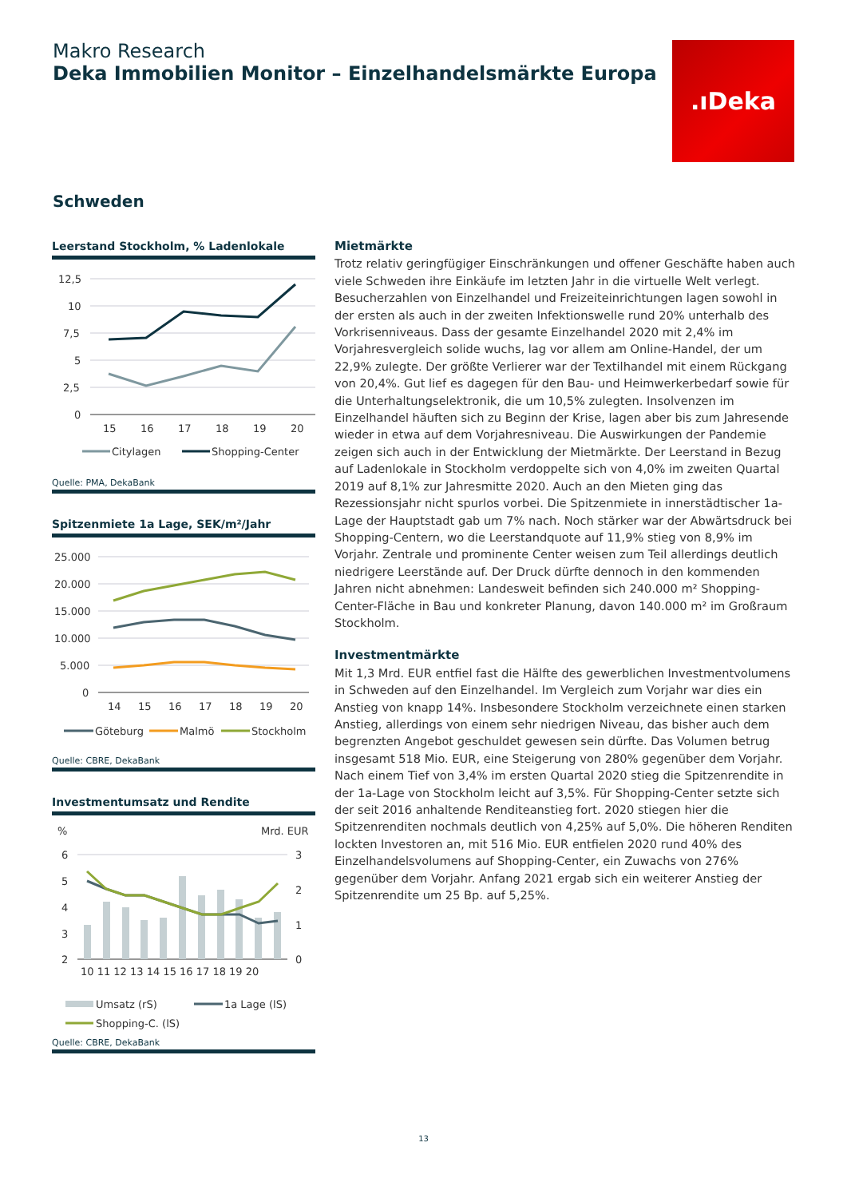Makro Research
Deka Immobilien Monitor – Einzelhandelsmärkte Europa
.ıDeka
Schweden
Leerstand Stockholm, % Ladenlokale
12,5
10
7,5
5
2,5
0
15
16
17
18
19
20
Citylagen
Shopping-Center
Quelle: PMA, DekaBank
Spitzenmiete 1a Lage, SEK/m²/Jahr
25.000
20.000
15.000
10.000
5.000
0
14
15
16
17
18
19
20
Göteburg
Malmö
Stockholm
Quelle: CBRE, DekaBank
Investmentumsatz und Rendite
%
Mrd. EUR
6
5
4
3
2
3
2
1
0
10 11 12 13 14 15 16 17 18 19 20
Umsatz (rS)
1a Lage (lS)
Shopping-C. (lS)
Quelle: CBRE, DekaBank
Mietmärkte
Trotz relativ geringfügiger Einschränkungen und offener Geschäfte haben auch viele Schweden ihre Einkäufe im letzten Jahr in die virtuelle Welt verlegt. Besucherzahlen von Einzelhandel und Freizeiteinrichtungen lagen sowohl in der ersten als auch in der zweiten Infektionswelle rund 20% unterhalb des Vorkrisenniveaus. Dass der gesamte Einzelhandel 2020 mit 2,4% im Vorjahresvergleich solide wuchs, lag vor allem am Online-Handel, der um 22,9% zulegte. Der größte Verlierer war der Textilhandel mit einem Rückgang von 20,4%. Gut lief es dagegen für den Bau- und Heimwerkerbedarf sowie für die Unterhaltungselektronik, die um 10,5% zulegten. Insolvenzen im Einzelhandel häuften sich zu Beginn der Krise, lagen aber bis zum Jahresende wieder in etwa auf dem Vorjahresniveau. Die Auswirkungen der Pandemie zeigen sich auch in der Entwicklung der Mietmärkte. Der Leerstand in Bezug auf Ladenlokale in Stockholm verdoppelte sich von 4,0% im zweiten Quartal 2019 auf 8,1% zur Jahresmitte 2020. Auch an den Mieten ging das Rezessionsjahr nicht spurlos vorbei. Die Spitzenmiete in innerstädtischer 1a-Lage der Hauptstadt gab um 7% nach. Noch stärker war der Abwärtsdruck bei Shopping-Centern, wo die Leerstandquote auf 11,9% stieg von 8,9% im Vorjahr. Zentrale und prominente Center weisen zum Teil allerdings deutlich niedrigere Leerstände auf. Der Druck dürfte dennoch in den kommenden Jahren nicht abnehmen: Landesweit befinden sich 240.000 m² Shopping-Center-Fläche in Bau und konkreter Planung, davon 140.000 m² im Großraum Stockholm.
Investmentmärkte
Mit 1,3 Mrd. EUR entfiel fast die Hälfte des gewerblichen Investmentvolumens in Schweden auf den Einzelhandel. Im Vergleich zum Vorjahr war dies ein Anstieg von knapp 14%. Insbesondere Stockholm verzeichnete einen starken Anstieg, allerdings von einem sehr niedrigen Niveau, das bisher auch dem begrenzten Angebot geschuldet gewesen sein dürfte. Das Volumen betrug insgesamt 518 Mio. EUR, eine Steigerung von 280% gegenüber dem Vorjahr. Nach einem Tief von 3,4% im ersten Quartal 2020 stieg die Spitzenrendite in der 1a-Lage von Stockholm leicht auf 3,5%. Für Shopping-Center setzte sich der seit 2016 anhaltende Renditeanstieg fort. 2020 stiegen hier die Spitzenrenditen nochmals deutlich von 4,25% auf 5,0%. Die höheren Renditen lockten Investoren an, mit 516 Mio. EUR entfielen 2020 rund 40% des Einzelhandelsvolumens auf Shopping-Center, ein Zuwachs von 276% gegenüber dem Vorjahr. Anfang 2021 ergab sich ein weiterer Anstieg der Spitzenrendite um 25 Bp. auf 5,25%.
13